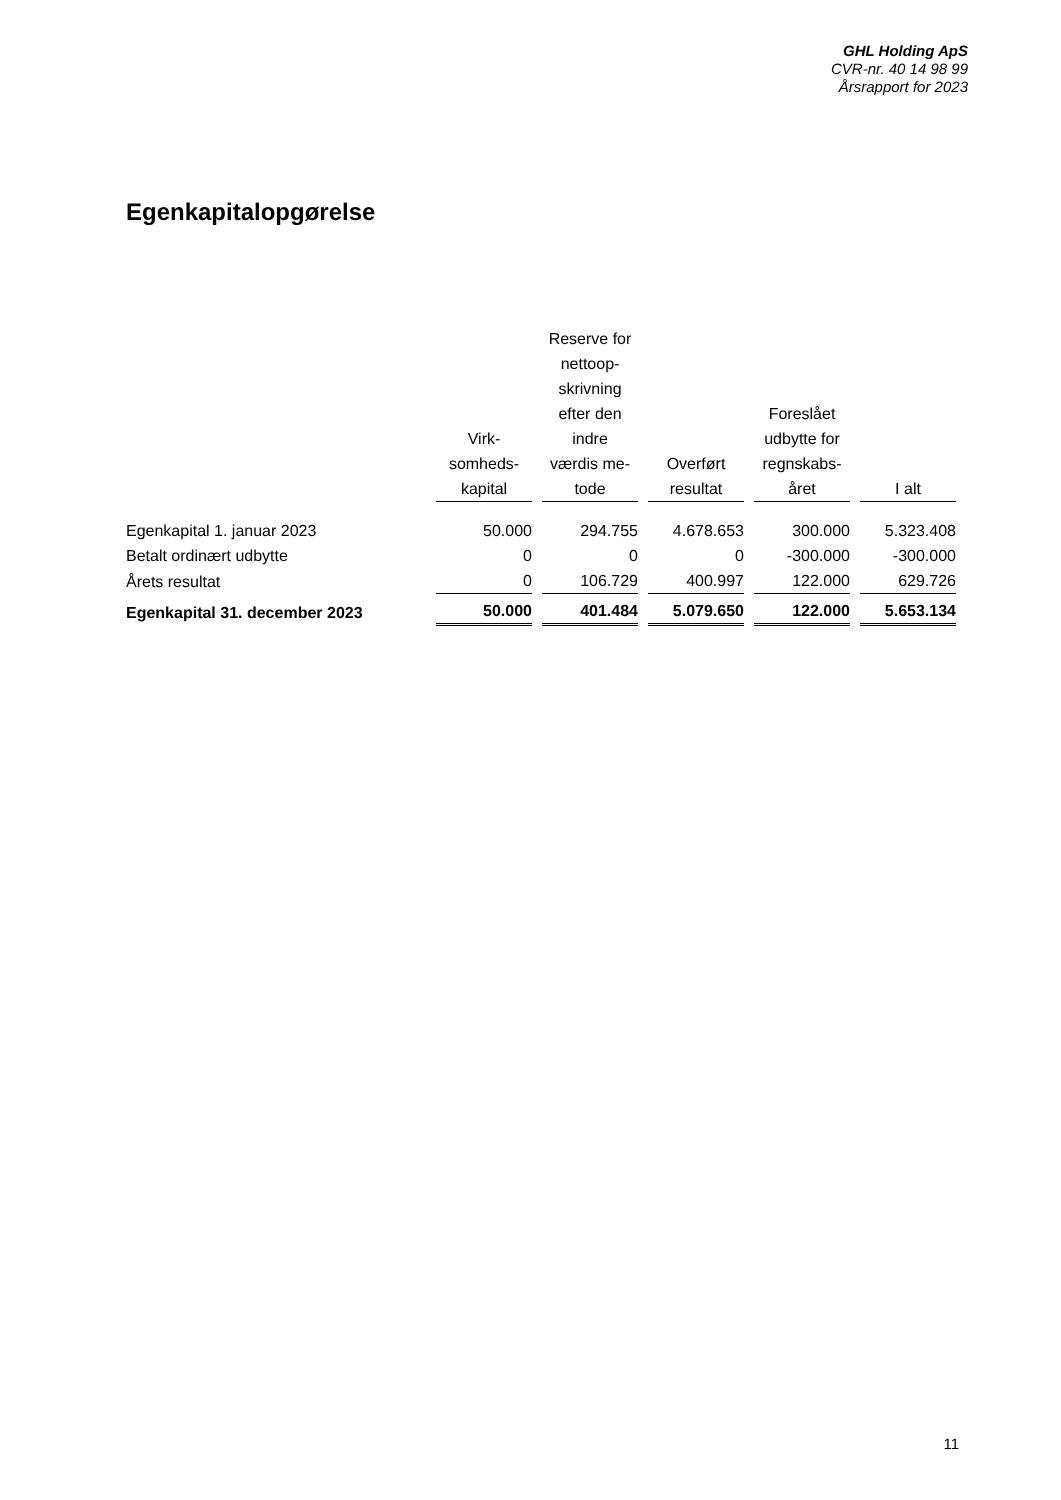GHL Holding ApS
CVR-nr. 40 14 98 99
Årsrapport for 2023
Egenkapitalopgørelse
| | Virk- somheds- kapital | Reserve for nettoop- skrivning efter den indre værdis me- tode | Overført resultat | Foreslået udbytte for regnskabs- året | I alt |
| --- | --- | --- | --- | --- | --- |
| Egenkapital 1. januar 2023 | 50.000 | 294.755 | 4.678.653 | 300.000 | 5.323.408 |
| Betalt ordinært udbytte | 0 | 0 | 0 | -300.000 | -300.000 |
| Årets resultat | 0 | 106.729 | 400.997 | 122.000 | 629.726 |
| Egenkapital 31. december 2023 | 50.000 | 401.484 | 5.079.650 | 122.000 | 5.653.134 |
11